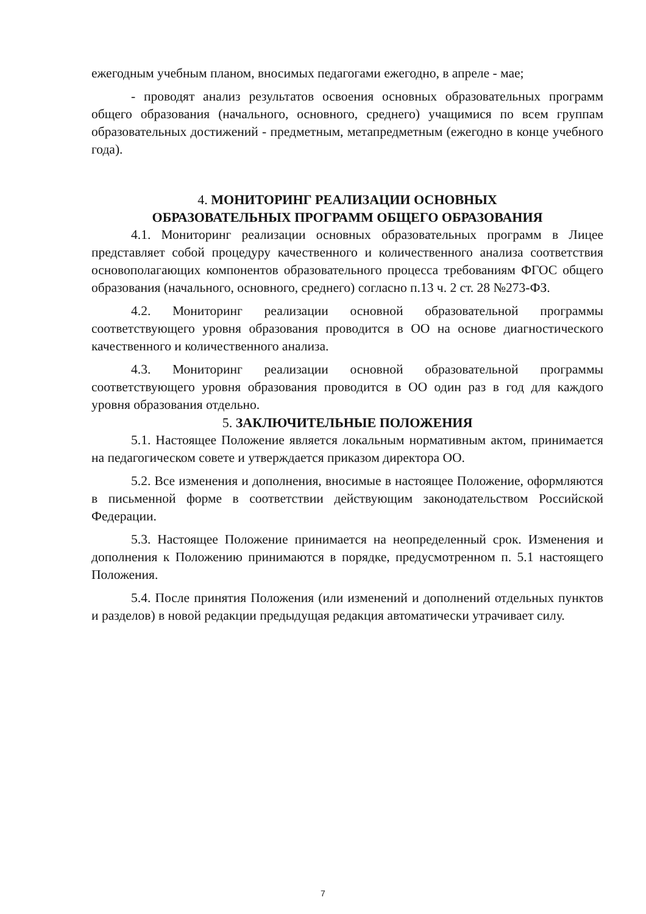ежегодным учебным планом, вносимых педагогами ежегодно, в апреле - мае;
- проводят анализ результатов освоения основных образовательных программ общего образования (начального, основного, среднего) учащимися по всем группам образовательных достижений - предметным, метапредметным (ежегодно в конце учебного года).
4. МОНИТОРИНГ РЕАЛИЗАЦИИ ОСНОВНЫХ
ОБРАЗОВАТЕЛЬНЫХ ПРОГРАММ ОБЩЕГО ОБРАЗОВАНИЯ
4.1. Мониторинг реализации основных образовательных программ в Лицее представляет собой процедуру качественного и количественного анализа соответствия основополагающих компонентов образовательного процесса требованиям ФГОС общего образования (начального, основного, среднего) согласно п.13 ч. 2 ст. 28 №273-ФЗ.
4.2. Мониторинг реализации основной образовательной программы соответствующего уровня образования проводится в ОО на основе диагностического качественного и количественного анализа.
4.3. Мониторинг реализации основной образовательной программы соответствующего уровня образования проводится в ОО один раз в год для каждого уровня образования отдельно.
5. ЗАКЛЮЧИТЕЛЬНЫЕ ПОЛОЖЕНИЯ
5.1. Настоящее Положение является локальным нормативным актом, принимается на педагогическом совете и утверждается приказом директора ОО.
5.2. Все изменения и дополнения, вносимые в настоящее Положение, оформляются в письменной форме в соответствии действующим законодательством Российской Федерации.
5.3. Настоящее Положение принимается на неопределенный срок. Изменения и дополнения к Положению принимаются в порядке, предусмотренном п. 5.1 настоящего Положения.
5.4. После принятия Положения (или изменений и дополнений отдельных пунктов и разделов) в новой редакции предыдущая редакция автоматически утрачивает силу.
7